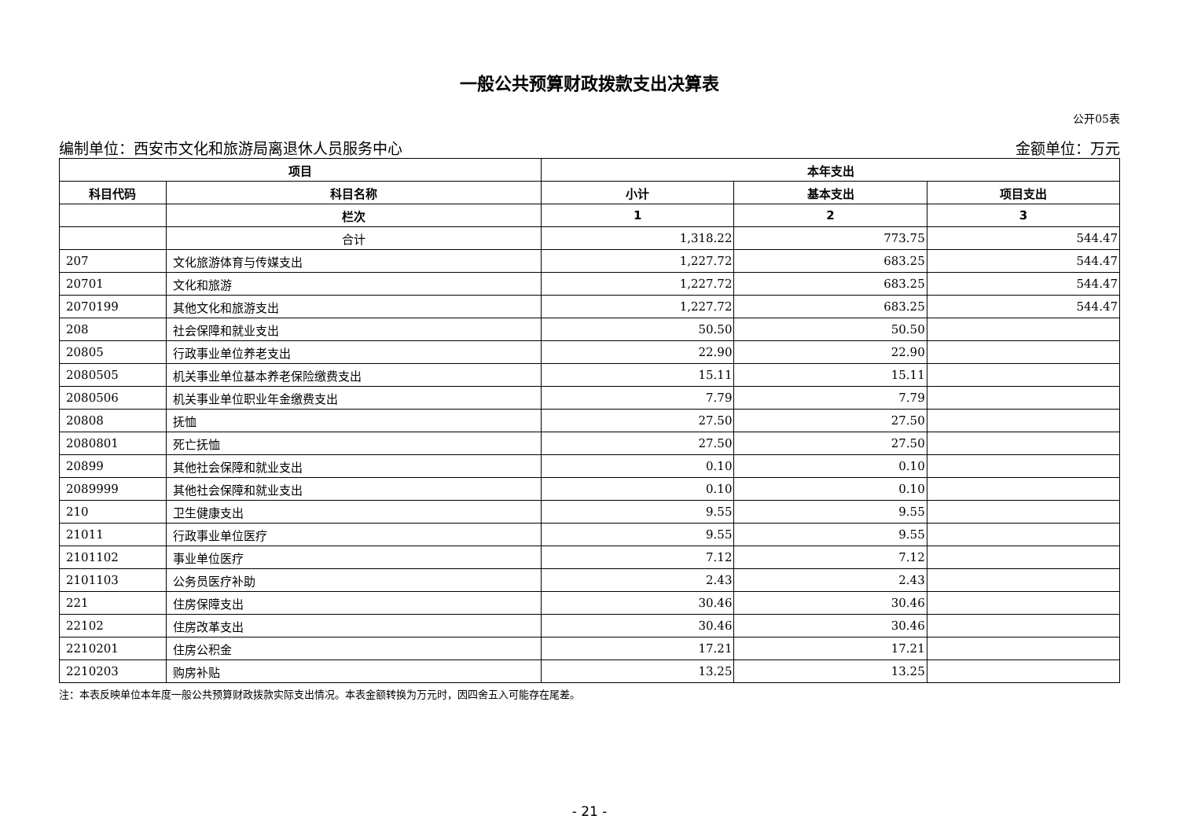一般公共预算财政拨款支出决算表
公开05表
编制单位：西安市文化和旅游局离退休人员服务中心 金额单位：万元
| 项目 | | 本年支出 | | |
| --- | --- | --- | --- | --- |
| 科目代码 | 科目名称 | 小计 | 基本支出 | 项目支出 |
| | 栏次 | 1 | 2 | 3 |
| | 合计 | 1,318.22 | 773.75 | 544.47 |
| 207 | 文化旅游体育与传媒支出 | 1,227.72 | 683.25 | 544.47 |
| 20701 | 文化和旅游 | 1,227.72 | 683.25 | 544.47 |
| 2070199 | 其他文化和旅游支出 | 1,227.72 | 683.25 | 544.47 |
| 208 | 社会保障和就业支出 | 50.50 | 50.50 | |
| 20805 | 行政事业单位养老支出 | 22.90 | 22.90 | |
| 2080505 | 机关事业单位基本养老保险缴费支出 | 15.11 | 15.11 | |
| 2080506 | 机关事业单位职业年金缴费支出 | 7.79 | 7.79 | |
| 20808 | 抚恤 | 27.50 | 27.50 | |
| 2080801 | 死亡抚恤 | 27.50 | 27.50 | |
| 20899 | 其他社会保障和就业支出 | 0.10 | 0.10 | |
| 2089999 | 其他社会保障和就业支出 | 0.10 | 0.10 | |
| 210 | 卫生健康支出 | 9.55 | 9.55 | |
| 21011 | 行政事业单位医疗 | 9.55 | 9.55 | |
| 2101102 | 事业单位医疗 | 7.12 | 7.12 | |
| 2101103 | 公务员医疗补助 | 2.43 | 2.43 | |
| 221 | 住房保障支出 | 30.46 | 30.46 | |
| 22102 | 住房改革支出 | 30.46 | 30.46 | |
| 2210201 | 住房公积金 | 17.21 | 17.21 | |
| 2210203 | 购房补贴 | 13.25 | 13.25 | |
注：本表反映单位本年度一般公共预算财政拨款实际支出情况。本表金额转换为万元时，因四舍五入可能存在尾差。
- 21 -